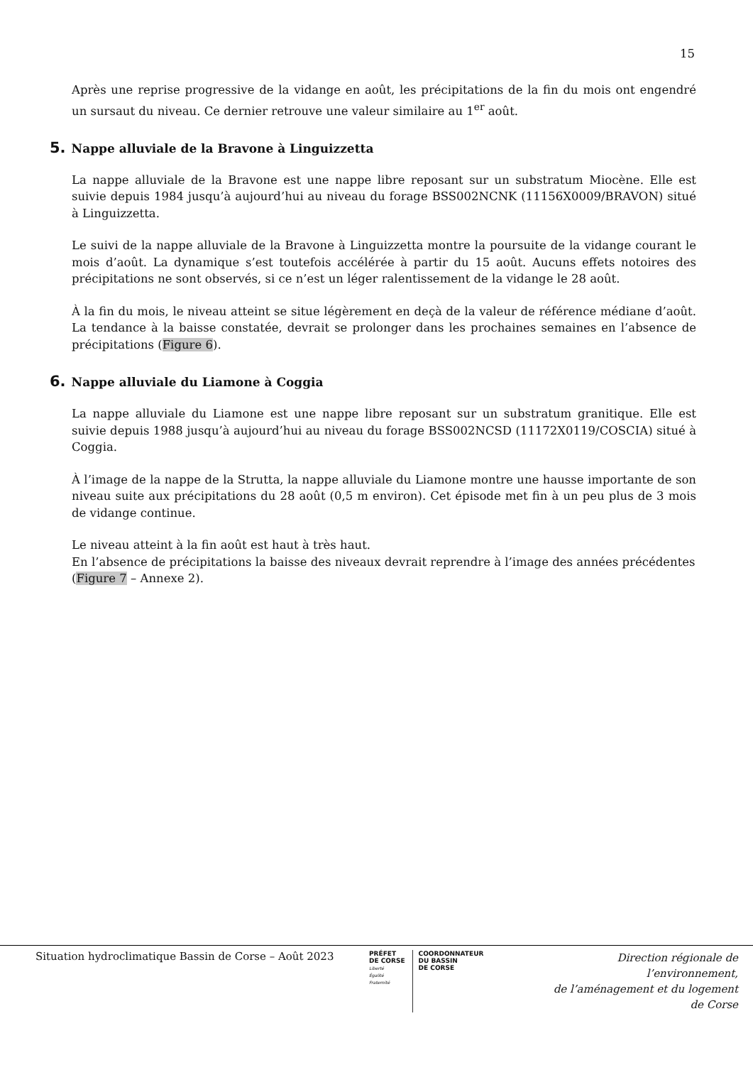15
Après une reprise progressive de la vidange en août, les précipitations de la fin du mois ont engendré un sursaut du niveau. Ce dernier retrouve une valeur similaire au 1<sup>er</sup> août.
5. Nappe alluviale de la Bravone à Linguizzetta
La nappe alluviale de la Bravone est une nappe libre reposant sur un substratum Miocène. Elle est suivie depuis 1984 jusqu’à aujourd’hui au niveau du forage BSS002NCNK (11156X0009/BRAVON) situé à Linguizzetta.
Le suivi de la nappe alluviale de la Bravone à Linguizzetta montre la poursuite de la vidange courant le mois d’août. La dynamique s’est toutefois accélérée à partir du 15 août. Aucuns effets notoires des précipitations ne sont observés, si ce n’est un léger ralentissement de la vidange le 28 août.
À la fin du mois, le niveau atteint se situe légèrement en deçà de la valeur de référence médiane d’août. La tendance à la baisse constatée, devrait se prolonger dans les prochaines semaines en l’absence de précipitations (Figure 6).
6. Nappe alluviale du Liamone à Coggia
La nappe alluviale du Liamone est une nappe libre reposant sur un substratum granitique. Elle est suivie depuis 1988 jusqu’à aujourd’hui au niveau du forage BSS002NCSD (11172X0119/COSCIA) situé à Coggia.
À l’image de la nappe de la Strutta, la nappe alluviale du Liamone montre une hausse importante de son niveau suite aux précipitations du 28 août (0,5 m environ). Cet épisode met fin à un peu plus de 3 mois de vidange continue.
Le niveau atteint à la fin août est haut à très haut.
En l’absence de précipitations la baisse des niveaux devrait reprendre à l’image des années précédentes (Figure 7 – Annexe 2).
Situation hydroclimatique Bassin de Corse – Août 2023
PRÉFET
DE CORSE
Liberté
Égalité
Fraternité
COORDONNATEUR
DU BASSIN
DE CORSE
Direction régionale de l’environnement,
de l’aménagement et du logement
de Corse